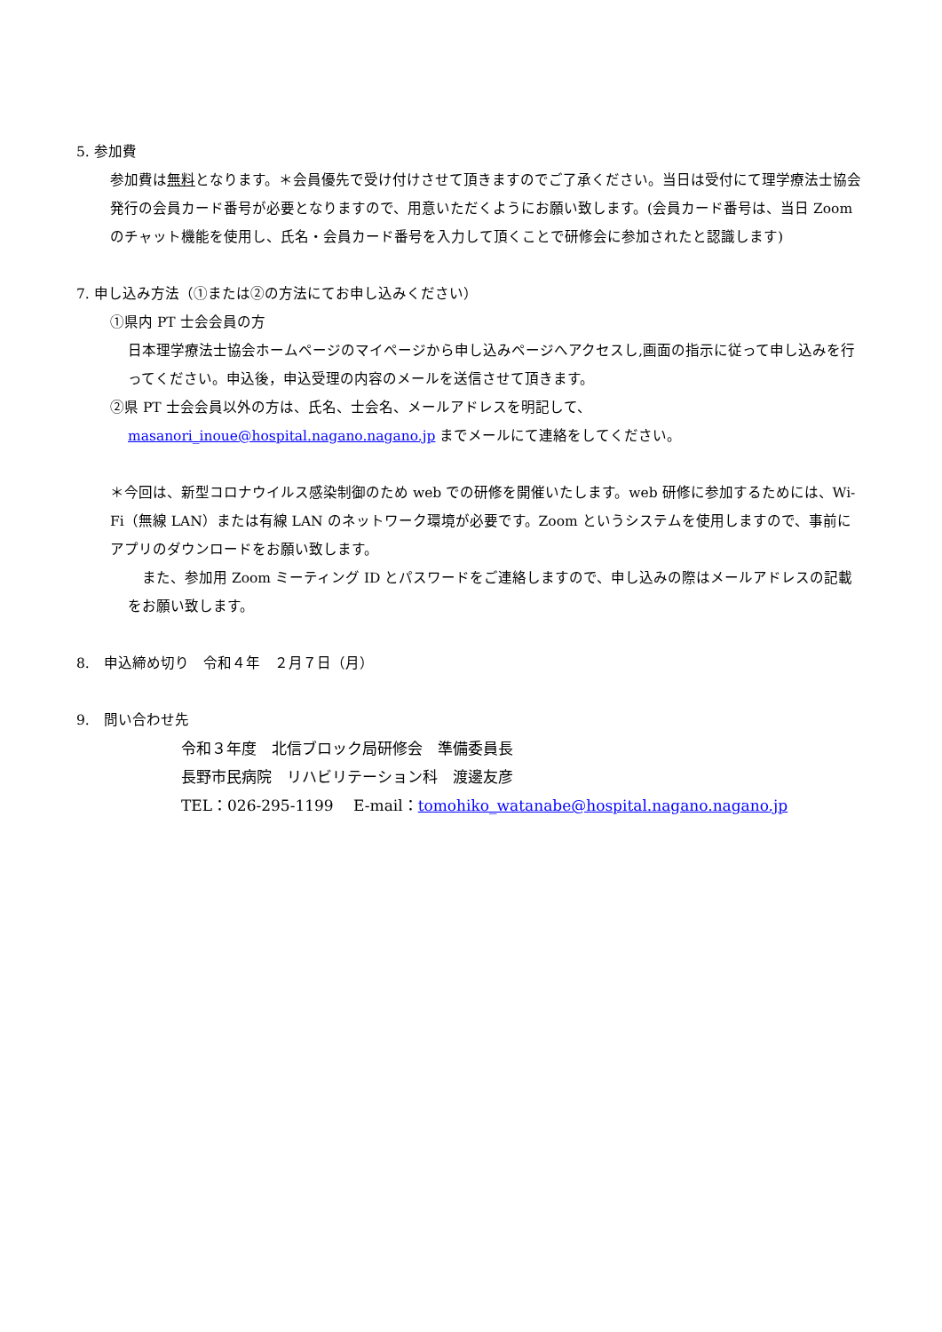5. 参加費
参加費は無料となります。＊会員優先で受け付けさせて頂きますのでご了承ください。当日は受付にて理学療法士協会発行の会員カード番号が必要となりますので、用意いただくようにお願い致します。(会員カード番号は、当日 Zoom のチャット機能を使用し、氏名・会員カード番号を入力して頂くことで研修会に参加されたと認識します)
7. 申し込み方法（①または②の方法にてお申し込みください）
①県内 PT 士会会員の方
日本理学療法士協会ホームページのマイページから申し込みページへアクセスし,画面の指示に従って申し込みを行ってください。申込後，申込受理の内容のメールを送信させて頂きます。
②県 PT 士会会員以外の方は、氏名、士会名、メールアドレスを明記して、
masanori_inoue@hospital.nagano.nagano.jp までメールにて連絡をしてください。
＊今回は、新型コロナウイルス感染制御のため web での研修を開催いたします。web 研修に参加するためには、Wi-Fi（無線 LAN）または有線 LAN のネットワーク環境が必要です。Zoom というシステムを使用しますので、事前にアプリのダウンロードをお願い致します。
　また、参加用 Zoom ミーティング ID とパスワードをご連絡しますので、申し込みの際はメールアドレスの記載をお願い致します。
8.　申込締め切り　令和４年　２月７日（月）
9.　問い合わせ先
令和３年度　北信ブロック局研修会　準備委員長
長野市民病院　リハビリテーション科　渡邊友彦
TEL：026-295-1199　 E-mail：tomohiko_watanabe@hospital.nagano.nagano.jp